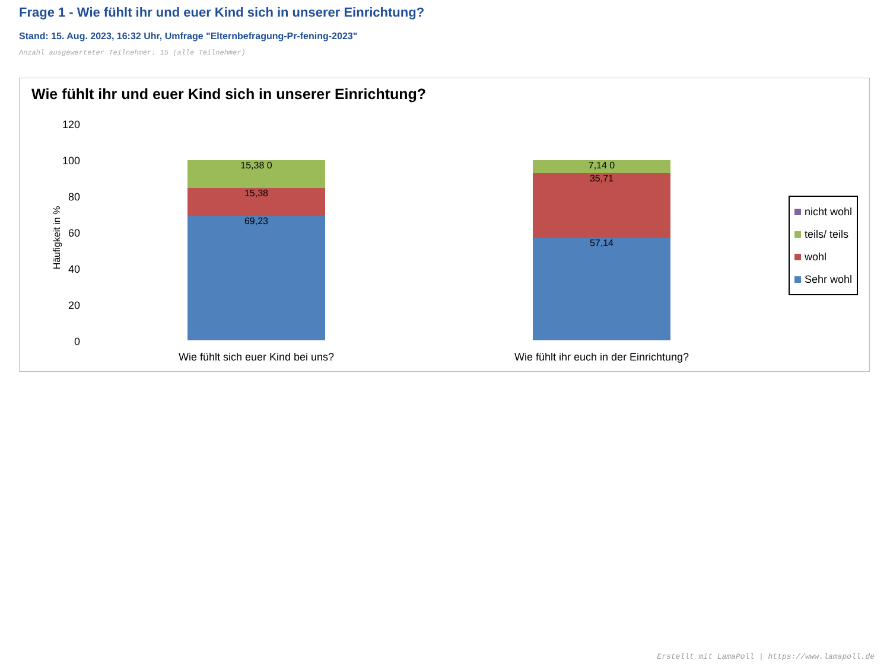Frage 1 - Wie fühlt ihr und euer Kind sich in unserer Einrichtung?
Stand: 15. Aug. 2023, 16:32 Uhr, Umfrage "Elternbefragung-Pr-fening-2023"
Anzahl ausgewerteter Teilnehmer: 15 (alle Teilnehmer)
Wie fühlt ihr und euer Kind sich in unserer Einrichtung?
120
100
80
60
40
20
0
Häufigkeit in %
15,38 0
15,38
69,23
7,14 0
35,71
57,14
Wie fühlt sich euer Kind bei uns?
Wie fühlt ihr euch in der Einrichtung?
nicht wohl
teils/ teils
wohl
Sehr wohl
Erstellt mit LamaPoll | https://www.lamapoll.de